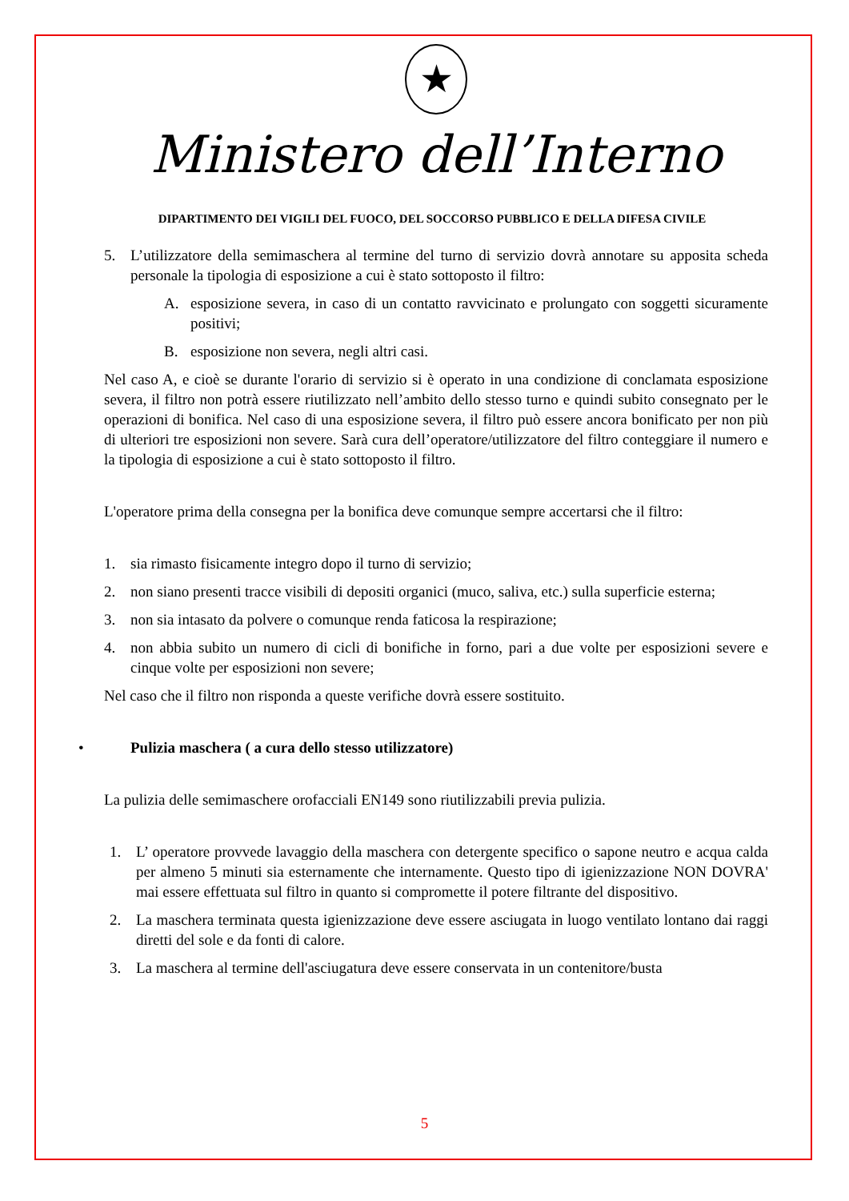★
Ministero dell’Interno
DIPARTIMENTO DEI VIGILI DEL FUOCO, DEL SOCCORSO PUBBLICO E DELLA DIFESA CIVILE
5. L’utilizzatore della semimaschera al termine del turno di servizio dovrà annotare su apposita scheda personale la tipologia di esposizione a cui è stato sottoposto il filtro:
A. esposizione severa, in caso di un contatto ravvicinato e prolungato con soggetti sicuramente positivi;
B. esposizione non severa, negli altri casi.
Nel caso A, e cioè se durante l'orario di servizio si è operato in una condizione di conclamata esposizione severa, il filtro non potrà essere riutilizzato nell’ambito dello stesso turno e quindi subito consegnato per le operazioni di bonifica. Nel caso di una esposizione severa, il filtro può essere ancora bonificato per non più di ulteriori tre esposizioni non severe. Sarà cura dell’operatore/utilizzatore del filtro conteggiare il numero e la tipologia di esposizione a cui è stato sottoposto il filtro.
L'operatore prima della consegna per la bonifica deve comunque sempre accertarsi che il filtro:
1. sia rimasto fisicamente integro dopo il turno di servizio;
2. non siano presenti tracce visibili di depositi organici (muco, saliva, etc.) sulla superficie esterna;
3. non sia intasato da polvere o comunque renda faticosa la respirazione;
4. non abbia subito un numero di cicli di bonifiche in forno, pari a due volte per esposizioni severe e cinque volte per esposizioni non severe;
Nel caso che il filtro non risponda a queste verifiche dovrà essere sostituito.
• Pulizia maschera ( a cura dello stesso utilizzatore)
La pulizia delle semimaschere orofacciali EN149 sono riutilizzabili previa pulizia.
1. L’ operatore provvede lavaggio della maschera con detergente specifico o sapone neutro e acqua calda per almeno 5 minuti sia esternamente che internamente. Questo tipo di igienizzazione NON DOVRA' mai essere effettuata sul filtro in quanto si compromette il potere filtrante del dispositivo.
2. La maschera terminata questa igienizzazione deve essere asciugata in luogo ventilato lontano dai raggi diretti del sole e da fonti di calore.
3. La maschera al termine dell'asciugatura deve essere conservata in un contenitore/busta
5